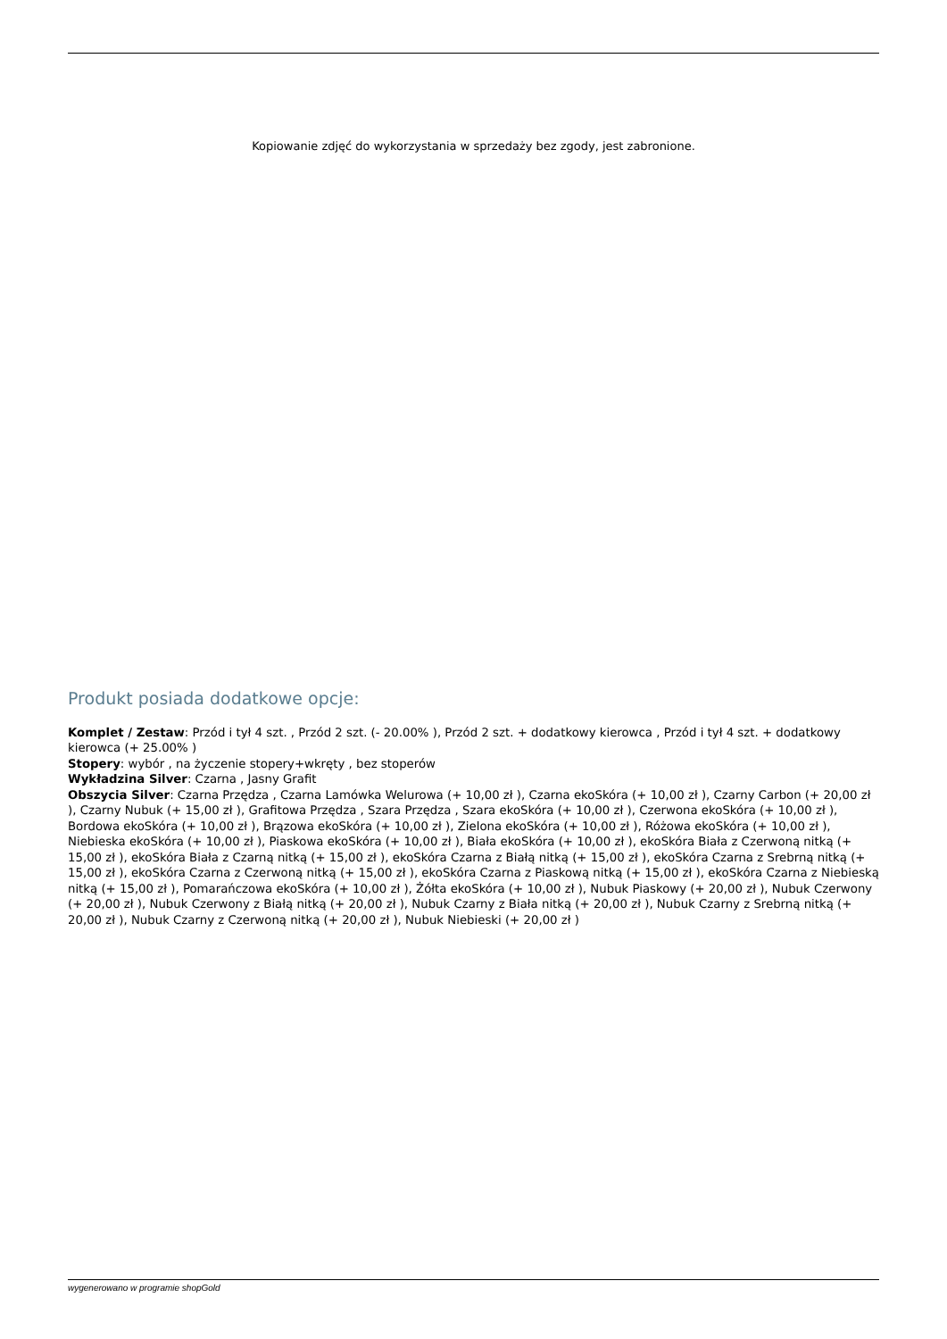Kopiowanie zdjęć do wykorzystania w sprzedaży bez zgody, jest zabronione.
Produkt posiada dodatkowe opcje:
Komplet / Zestaw: Przód i tył 4 szt. , Przód 2 szt. (- 20.00% ), Przód 2 szt. + dodatkowy kierowca , Przód i tył 4 szt. + dodatkowy kierowca (+ 25.00% )
Stopery: wybór , na życzenie stopery+wkręty , bez stoperów
Wykładzina Silver: Czarna , Jasny Grafit
Obszycia Silver: Czarna Przędza , Czarna Lamówka Welurowa (+ 10,00 zł ), Czarna ekoSkóra (+ 10,00 zł ), Czarny Carbon (+ 20,00 zł ), Czarny Nubuk (+ 15,00 zł ), Grafitowa Przędza , Szara Przędza , Szara ekoSkóra (+ 10,00 zł ), Czerwona ekoSkóra (+ 10,00 zł ), Bordowa ekoSkóra (+ 10,00 zł ), Brązowa ekoSkóra (+ 10,00 zł ), Zielona ekoSkóra (+ 10,00 zł ), Różowa ekoSkóra (+ 10,00 zł ), Niebieska ekoSkóra (+ 10,00 zł ), Piaskowa ekoSkóra (+ 10,00 zł ), Biała ekoSkóra (+ 10,00 zł ), ekoSkóra Biała z Czerwoną nitką (+ 15,00 zł ), ekoSkóra Biała z Czarną nitką (+ 15,00 zł ), ekoSkóra Czarna z Białą nitką (+ 15,00 zł ), ekoSkóra Czarna z Srebrną nitką (+ 15,00 zł ), ekoSkóra Czarna z Czerwoną nitką (+ 15,00 zł ), ekoSkóra Czarna z Piaskową nitką (+ 15,00 zł ), ekoSkóra Czarna z Niebieską nitką (+ 15,00 zł ), Pomarańczowa ekoSkóra (+ 10,00 zł ), Żółta ekoSkóra (+ 10,00 zł ), Nubuk Piaskowy (+ 20,00 zł ), Nubuk Czerwony (+ 20,00 zł ), Nubuk Czerwony z Białą nitką (+ 20,00 zł ), Nubuk Czarny z Biała nitką (+ 20,00 zł ), Nubuk Czarny z Srebrną nitką (+ 20,00 zł ), Nubuk Czarny z Czerwoną nitką (+ 20,00 zł ), Nubuk Niebieski (+ 20,00 zł )
wygenerowano w programie shopGold